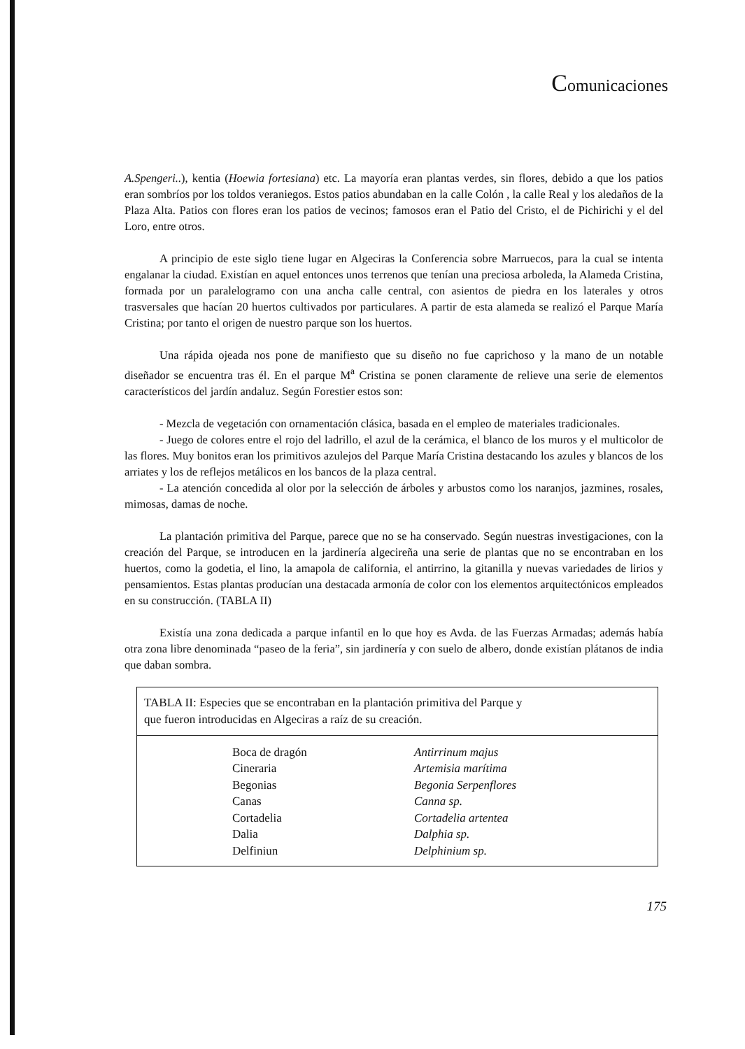Comunicaciones
A.Spengeri..), kentia (Hoewia fortesiana) etc. La mayoría eran plantas verdes, sin flores, debido a que los patios eran sombríos por los toldos veraniegos. Estos patios abundaban en la calle Colón , la calle Real y los aledaños de la Plaza Alta. Patios con flores eran los patios de vecinos; famosos eran el Patio del Cristo, el de Pichirichi y el del Loro, entre otros.
A principio de este siglo tiene lugar en Algeciras la Conferencia sobre Marruecos, para la cual se intenta engalanar la ciudad. Existían en aquel entonces unos terrenos que tenían una preciosa arboleda, la Alameda Cristina, formada por un paralelogramo con una ancha calle central, con asientos de piedra en los laterales y otros trasversales que hacían 20 huertos cultivados por particulares. A partir de esta alameda se realizó el Parque María Cristina; por tanto el origen de nuestro parque son los huertos.
Una rápida ojeada nos pone de manifiesto que su diseño no fue caprichoso y la mano de un notable diseñador se encuentra tras él. En el parque M<sup>a</sup> Cristina se ponen claramente de relieve una serie de elementos característicos del jardín andaluz. Según Forestier estos son:
- Mezcla de vegetación con ornamentación clásica, basada en el empleo de materiales tradicionales.
- Juego de colores entre el rojo del ladrillo, el azul de la cerámica, el blanco de los muros y el multicolor de las flores. Muy bonitos eran los primitivos azulejos del Parque María Cristina destacando los azules y blancos de los arriates y los de reflejos metálicos en los bancos de la plaza central.
- La atención concedida al olor por la selección de árboles y arbustos como los naranjos, jazmines, rosales, mimosas, damas de noche.
La plantación primitiva del Parque, parece que no se ha conservado. Según nuestras investigaciones, con la creación del Parque, se introducen en la jardinería algecireña una serie de plantas que no se encontraban en los huertos, como la godetia, el lino, la amapola de california, el antirrino, la gitanilla y nuevas variedades de lirios y pensamientos. Estas plantas producían una destacada armonía de color con los elementos arquitectónicos empleados en su construcción. (TABLA II)
Existía una zona dedicada a parque infantil en lo que hoy es Avda. de las Fuerzas Armadas; además había otra zona libre denominada “paseo de la feria”, sin jardinería y con suelo de albero, donde existían plátanos de india que daban sombra.
| TABLA II: Especies que se encontraban en la plantación primitiva del Parque y que fueron introducidas en Algeciras a raíz de su creación. | | |
| --- | --- | --- |
| | Boca de dragón | Antirrinum majus |
| | Cineraria | Artemisia marítima |
| | Begonias | Begonia Serpenflores |
| | Canas | Canna sp. |
| | Cortadelia | Cortadelia artentea |
| | Dalia | Dalphia sp. |
| | Delfiniun | Delphinium sp. |
175